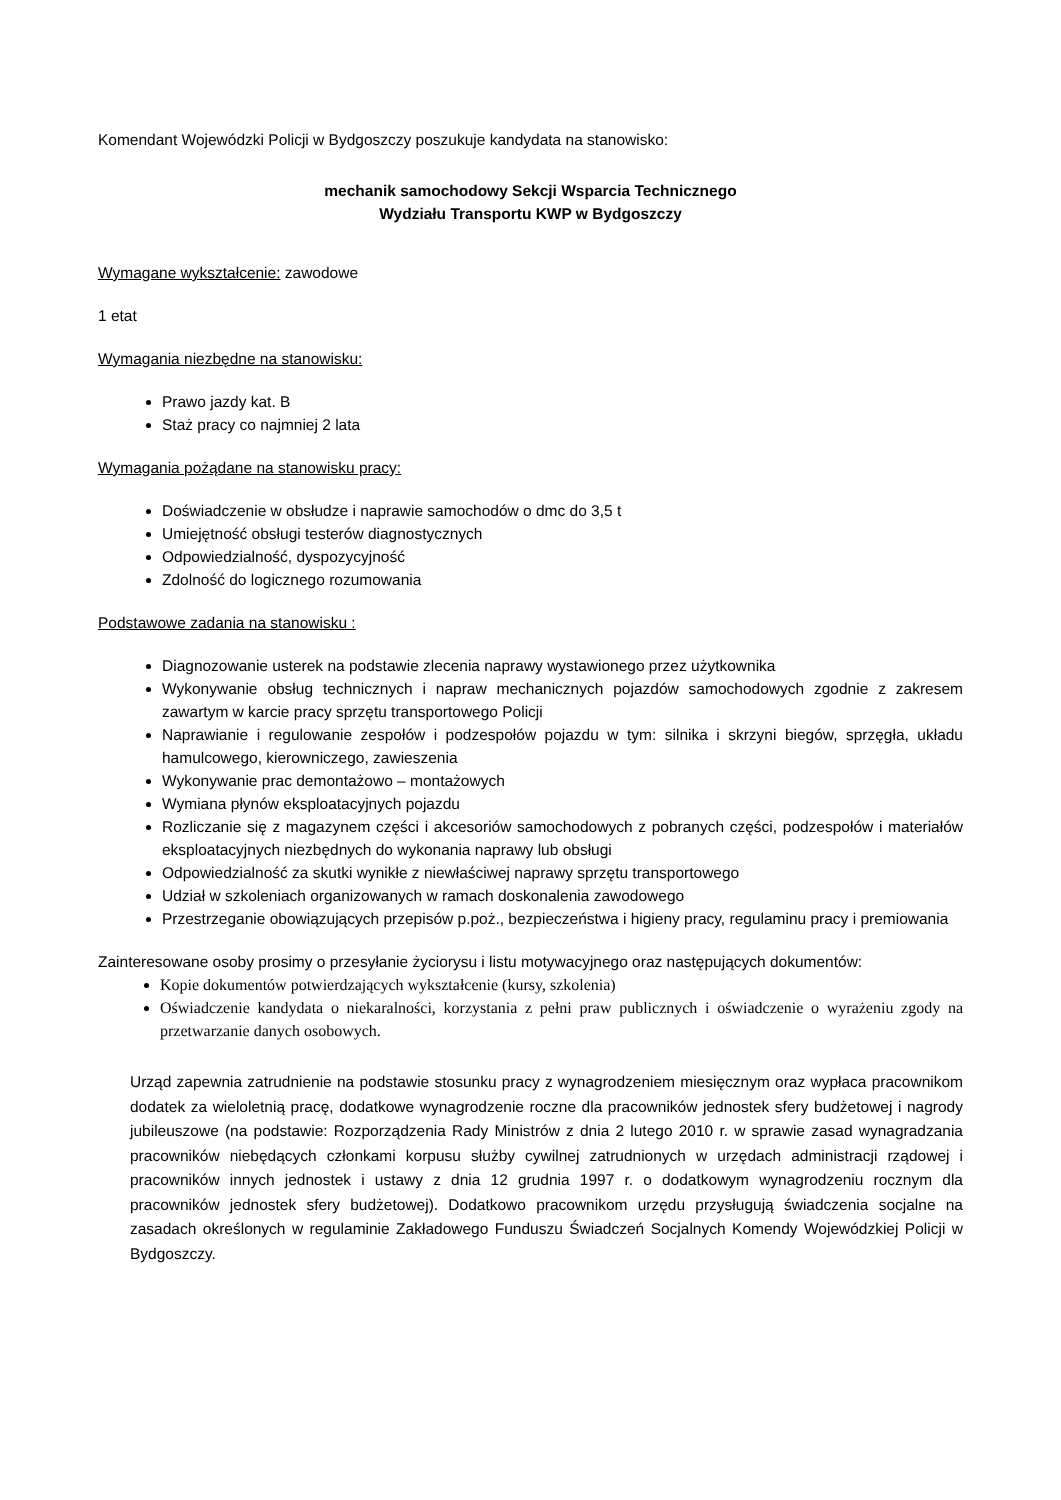Komendant Wojewódzki Policji w Bydgoszczy poszukuje kandydata na stanowisko:
mechanik samochodowy Sekcji Wsparcia Technicznego
Wydziału Transportu KWP w Bydgoszczy
Wymagane wykształcenie: zawodowe
1 etat
Wymagania niezbędne na stanowisku:
Prawo jazdy kat. B
Staż pracy co najmniej 2 lata
Wymagania pożądane na stanowisku pracy:
Doświadczenie w obsłudze i naprawie samochodów o dmc do 3,5 t
Umiejętność obsługi testerów diagnostycznych
Odpowiedzialność, dyspozycyjność
Zdolność do logicznego rozumowania
Podstawowe zadania na stanowisku :
Diagnozowanie usterek na podstawie zlecenia naprawy wystawionego przez użytkownika
Wykonywanie obsług technicznych i napraw mechanicznych pojazdów samochodowych zgodnie z zakresem zawartym w karcie pracy sprzętu transportowego Policji
Naprawianie i regulowanie zespołów i podzespołów pojazdu w tym: silnika i skrzyni biegów, sprzęgła, układu hamulcowego, kierowniczego, zawieszenia
Wykonywanie prac demontażowo – montażowych
Wymiana płynów eksploatacyjnych pojazdu
Rozliczanie się z magazynem części i akcesoriów samochodowych z pobranych części, podzespołów i materiałów eksploatacyjnych niezbędnych do wykonania naprawy lub obsługi
Odpowiedzialność za skutki wynikłe z niewłaściwej naprawy sprzętu transportowego
Udział w szkoleniach organizowanych w ramach doskonalenia zawodowego
Przestrzeganie obowiązujących przepisów p.poż., bezpieczeństwa i higieny pracy, regulaminu pracy i premiowania
Zainteresowane osoby prosimy o przesyłanie życiorysu i listu motywacyjnego oraz następujących dokumentów:
Kopie dokumentów potwierdzających wykształcenie (kursy, szkolenia)
Oświadczenie kandydata o niekaralności, korzystania z pełni praw publicznych i oświadczenie o wyrażeniu zgody na przetwarzanie danych osobowych.
Urząd zapewnia zatrudnienie na podstawie stosunku pracy z wynagrodzeniem miesięcznym oraz wypłaca pracownikom dodatek za wieloletnią pracę, dodatkowe wynagrodzenie roczne dla pracowników jednostek sfery budżetowej i nagrody jubileuszowe (na podstawie: Rozporządzenia Rady Ministrów z dnia 2 lutego 2010 r. w sprawie zasad wynagradzania pracowników niebędących członkami korpusu służby cywilnej zatrudnionych w urzędach administracji rządowej i pracowników innych jednostek i ustawy z dnia 12 grudnia 1997 r. o dodatkowym wynagrodzeniu rocznym dla pracowników jednostek sfery budżetowej). Dodatkowo pracownikom urzędu przysługują świadczenia socjalne na zasadach określonych w regulaminie Zakładowego Funduszu Świadczeń Socjalnych Komendy Wojewódzkiej Policji w Bydgoszczy.